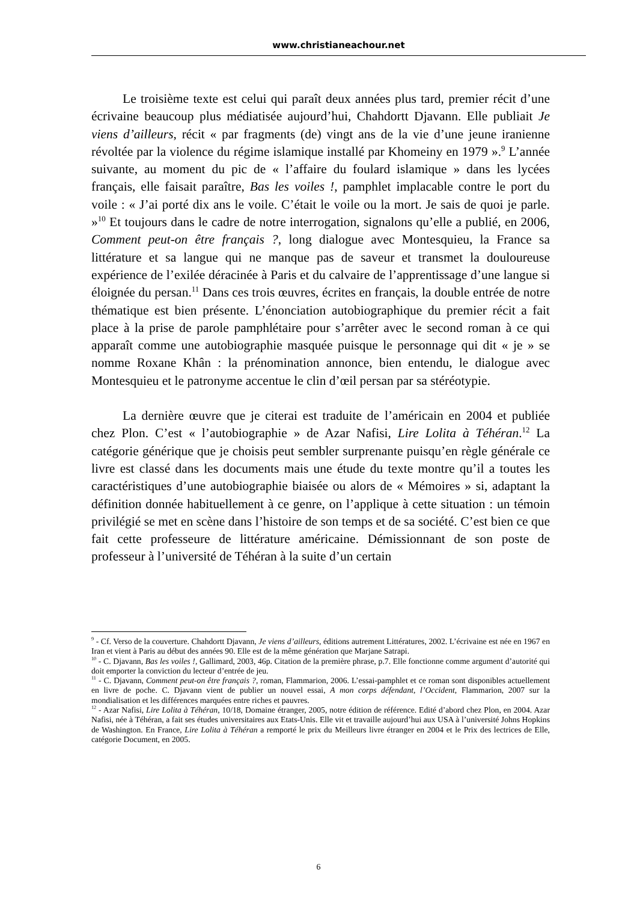www.christianeachour.net
Le troisième texte est celui qui paraît deux années plus tard, premier récit d’une écrivaine beaucoup plus médiatisée aujourd’hui, Chahdortt Djavann. Elle publiait Je viens d’ailleurs, récit « par fragments (de) vingt ans de la vie d’une jeune iranienne révoltée par la violence du régime islamique installé par Khomeiny en 1979 ».<sup>9</sup> L’année suivante, au moment du pic de « l’affaire du foulard islamique » dans les lycées français, elle faisait paraître, Bas les voiles !, pamphlet implacable contre le port du voile : « J’ai porté dix ans le voile. C’était le voile ou la mort. Je sais de quoi je parle. »<sup>10</sup> Et toujours dans le cadre de notre interrogation, signalons qu’elle a publié, en 2006, Comment peut-on être français ?, long dialogue avec Montesquieu, la France sa littérature et sa langue qui ne manque pas de saveur et transmet la douloureuse expérience de l’exilée déracinée à Paris et du calvaire de l’apprentissage d’une langue si éloignée du persan.<sup>11</sup> Dans ces trois œuvres, écrites en français, la double entrée de notre thématique est bien présente. L’énonciation autobiographique du premier récit a fait place à la prise de parole pamphlétaire pour s’arrêter avec le second roman à ce qui apparaît comme une autobiographie masquée puisque le personnage qui dit « je » se nomme Roxane Khân : la prénomination annonce, bien entendu, le dialogue avec Montesquieu et le patronyme accentue le clin d’œil persan par sa stéréotypie.
La dernière œuvre que je citerai est traduite de l’américain en 2004 et publiée chez Plon. C’est « l’autobiographie » de Azar Nafisi, Lire Lolita à Téhéran.<sup>12</sup> La catégorie générique que je choisis peut sembler surprenante puisqu’en règle générale ce livre est classé dans les documents mais une étude du texte montre qu’il a toutes les caractéristiques d’une autobiographie biaisée ou alors de « Mémoires » si, adaptant la définition donnée habituellement à ce genre, on l’applique à cette situation : un témoin privilégié se met en scène dans l’histoire de son temps et de sa société. C’est bien ce que fait cette professeure de littérature américaine. Démissionnant de son poste de professeur à l’université de Téhéran à la suite d’un certain
<sup>9</sup> - Cf. Verso de la couverture. Chahdortt Djavann, Je viens d’ailleurs, éditions autrement Littératures, 2002. L’écrivaine est née en 1967 en Iran et vient à Paris au début des années 90. Elle est de la même génération que Marjane Satrapi.
<sup>10</sup> - C. Djavann, Bas les voiles !, Gallimard, 2003, 46p. Citation de la première phrase, p.7. Elle fonctionne comme argument d’autorité qui doit emporter la conviction du lecteur d’entrée de jeu.
<sup>11</sup> - C. Djavann, Comment peut-on être français ?, roman, Flammarion, 2006. L’essai-pamphlet et ce roman sont disponibles actuellement en livre de poche. C. Djavann vient de publier un nouvel essai, A mon corps défendant, l’Occident, Flammarion, 2007 sur la mondialisation et les différences marquées entre riches et pauvres.
<sup>12</sup> - Azar Nafisi, Lire Lolita à Téhéran, 10/18, Domaine étranger, 2005, notre édition de référence. Edité d’abord chez Plon, en 2004. Azar Nafisi, née à Téhéran, a fait ses études universitaires aux Etats-Unis. Elle vit et travaille aujourd’hui aux USA à l’université Johns Hopkins de Washington. En France, Lire Lolita à Téhéran a remporté le prix du Meilleurs livre étranger en 2004 et le Prix des lectrices de Elle, catégorie Document, en 2005.
6